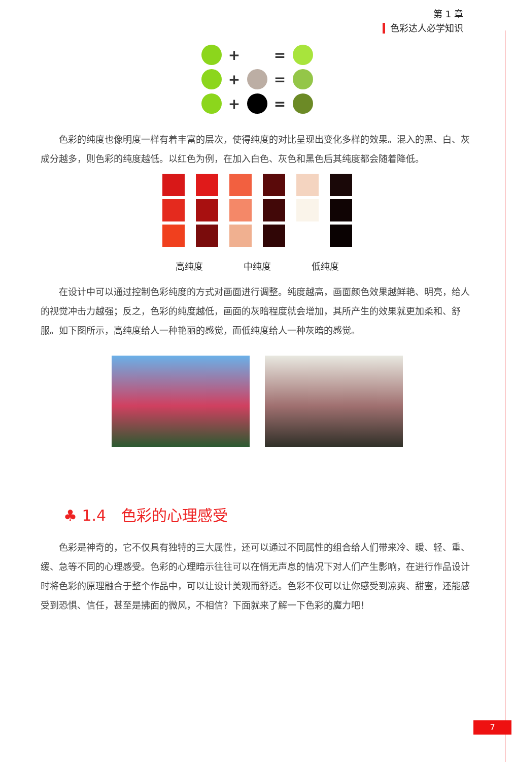第 1 章
色彩达人必学知识
+ =
+ =
+ =
色彩的纯度也像明度一样有着丰富的层次，使得纯度的对比呈现出变化多样的效果。混入的黑、白、灰成分越多，则色彩的纯度越低。以红色为例，在加入白色、灰色和黑色后其纯度都会随着降低。
高纯度 中纯度 低纯度
在设计中可以通过控制色彩纯度的方式对画面进行调整。纯度越高，画面颜色效果越鲜艳、明亮，给人的视觉冲击力越强；反之，色彩的纯度越低，画面的灰暗程度就会增加，其所产生的效果就更加柔和、舒服。如下图所示，高纯度给人一种艳丽的感觉，而低纯度给人一种灰暗的感觉。
♣ 1.4　色彩的心理感受
色彩是神奇的，它不仅具有独特的三大属性，还可以通过不同属性的组合给人们带来冷、暖、轻、重、缓、急等不同的心理感受。色彩的心理暗示往往可以在悄无声息的情况下对人们产生影响，在进行作品设计时将色彩的原理融合于整个作品中，可以让设计美观而舒适。色彩不仅可以让你感受到凉爽、甜蜜，还能感受到恐惧、信任，甚至是拂面的微风，不相信？下面就来了解一下色彩的魔力吧！
7